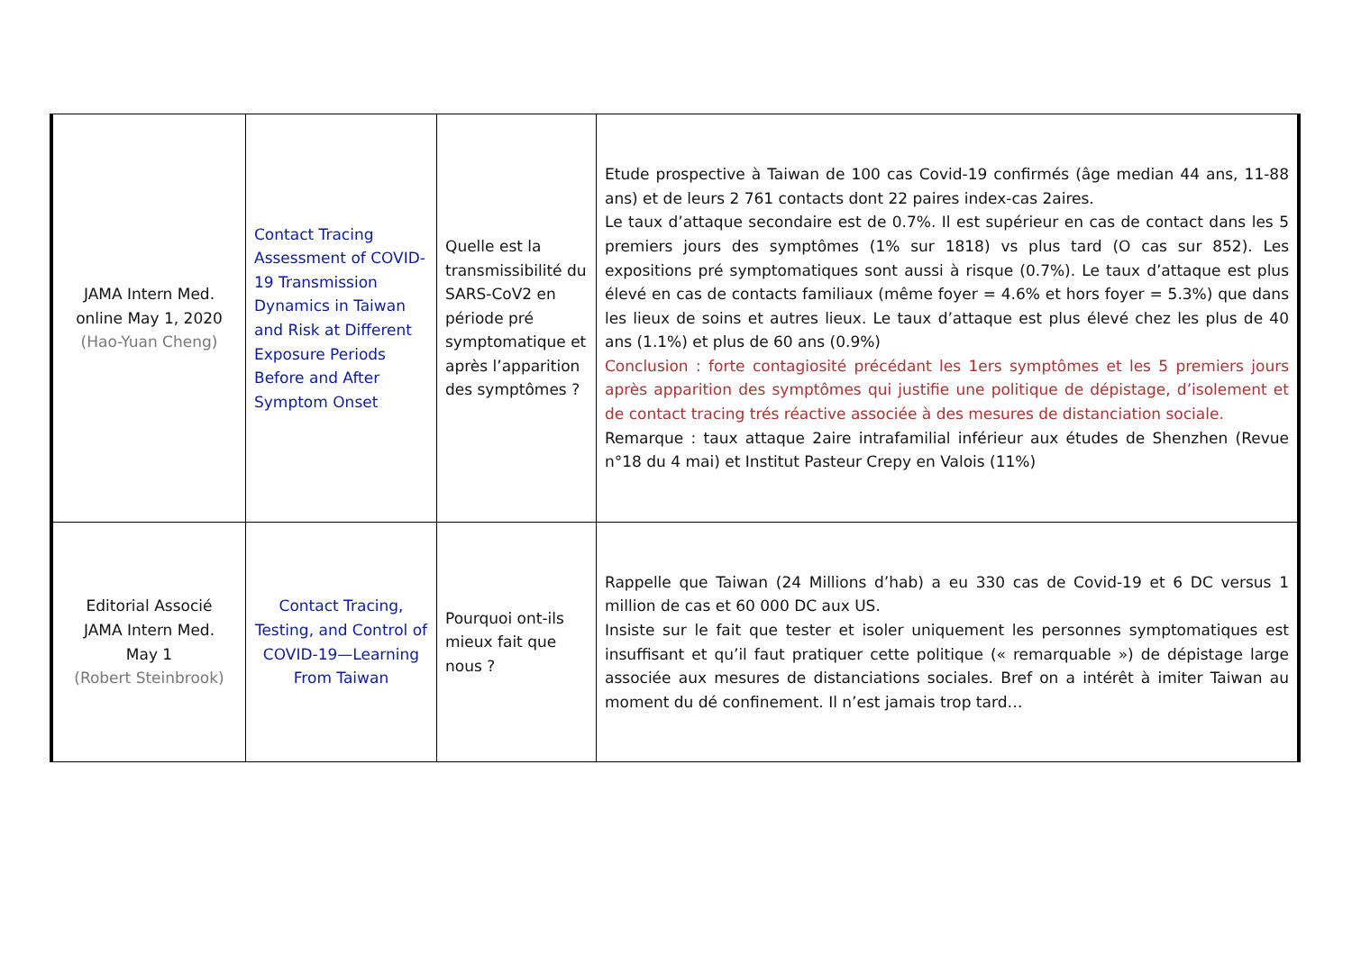| JAMA Intern Med. online May 1, 2020 (Hao-Yuan Cheng) | Contact Tracing Assessment of COVID-19 Transmission Dynamics in Taiwan and Risk at Different Exposure Periods Before and After Symptom Onset | Quelle est la transmissibilité du SARS-CoV2 en période pré symptomatique et après l’apparition des symptômes ? | Etude prospective à Taiwan de 100 cas Covid-19 confirmés (âge median 44 ans, 11-88 ans) et de leurs 2 761 contacts dont 22 paires index-cas 2aires. Le taux d’attaque secondaire est de 0.7%. Il est supérieur en cas de contact dans les 5 premiers jours des symptômes (1% sur 1818) vs plus tard (O cas sur 852). Les expositions pré symptomatiques sont aussi à risque (0.7%). Le taux d’attaque est plus élevé en cas de contacts familiaux (même foyer = 4.6% et hors foyer = 5.3%) que dans les lieux de soins et autres lieux. Le taux d’attaque est plus élevé chez les plus de 40 ans (1.1%) et plus de 60 ans (0.9%) Conclusion : forte contagiosité précédant les 1ers symptômes et les 5 premiers jours après apparition des symptômes qui justifie une politique de dépistage, d’isolement et de contact tracing trés réactive associée à des mesures de distanciation sociale. Remarque : taux attaque 2aire intrafamilial inférieur aux études de Shenzhen (Revue n°18 du 4 mai) et Institut Pasteur Crepy en Valois (11%) |
| Editorial Associé JAMA Intern Med. May 1 (Robert Steinbrook) | Contact Tracing, Testing, and Control of COVID-19—Learning From Taiwan | Pourquoi ont-ils mieux fait que nous ? | Rappelle que Taiwan (24 Millions d’hab) a eu 330 cas de Covid-19 et 6 DC versus 1 million de cas et 60 000 DC aux US. Insiste sur le fait que tester et isoler uniquement les personnes symptomatiques est insuffisant et qu’il faut pratiquer cette politique (« remarquable ») de dépistage large associée aux mesures de distanciations sociales. Bref on a intérêt à imiter Taiwan au moment du dé confinement. Il n’est jamais trop tard… |